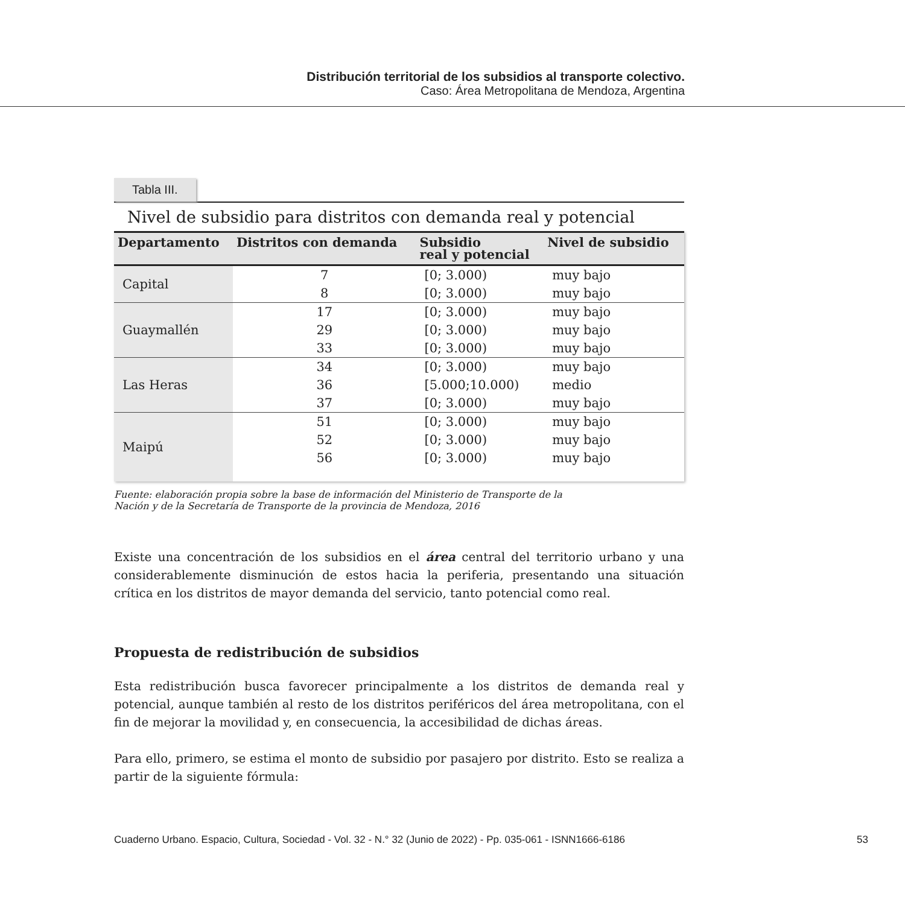Distribución territorial de los subsidios al transporte colectivo.
Caso: Área Metropolitana de Mendoza, Argentina
Tabla III.
Nivel de subsidio para distritos con demanda real y potencial
| Departamento | Distritos con demanda | Subsidio real y potencial | Nivel de subsidio |
| --- | --- | --- | --- |
| Capital | 7 | [0; 3.000) | muy bajo |
| | 8 | [0; 3.000) | muy bajo |
| Guaymallén | 17 | [0; 3.000) | muy bajo |
| | 29 | [0; 3.000) | muy bajo |
| | 33 | [0; 3.000) | muy bajo |
| Las Heras | 34 | [0; 3.000) | muy bajo |
| | 36 | [5.000;10.000) | medio |
| | 37 | [0; 3.000) | muy bajo |
| Maipú | 51 | [0; 3.000) | muy bajo |
| | 52 | [0; 3.000) | muy bajo |
| | 56 | [0; 3.000) | muy bajo |
Fuente: elaboración propia sobre la base de información del Ministerio de Transporte de la
Nación y de la Secretaría de Transporte de la provincia de Mendoza, 2016
Existe una concentración de los subsidios en el área central del territorio urbano y una considerablemente disminución de estos hacia la periferia, presentando una situación crítica en los distritos de mayor demanda del servicio, tanto potencial como real.
Propuesta de redistribución de subsidios
Esta redistribución busca favorecer principalmente a los distritos de demanda real y potencial, aunque también al resto de los distritos periféricos del área metropolitana, con el fin de mejorar la movilidad y, en consecuencia, la accesibilidad de dichas áreas.
Para ello, primero, se estima el monto de subsidio por pasajero por distrito. Esto se realiza a partir de la siguiente fórmula:
Cuaderno Urbano. Espacio, Cultura, Sociedad - Vol. 32 - N.° 32 (Junio de 2022) - Pp. 035-061 - ISNN1666-6186 53